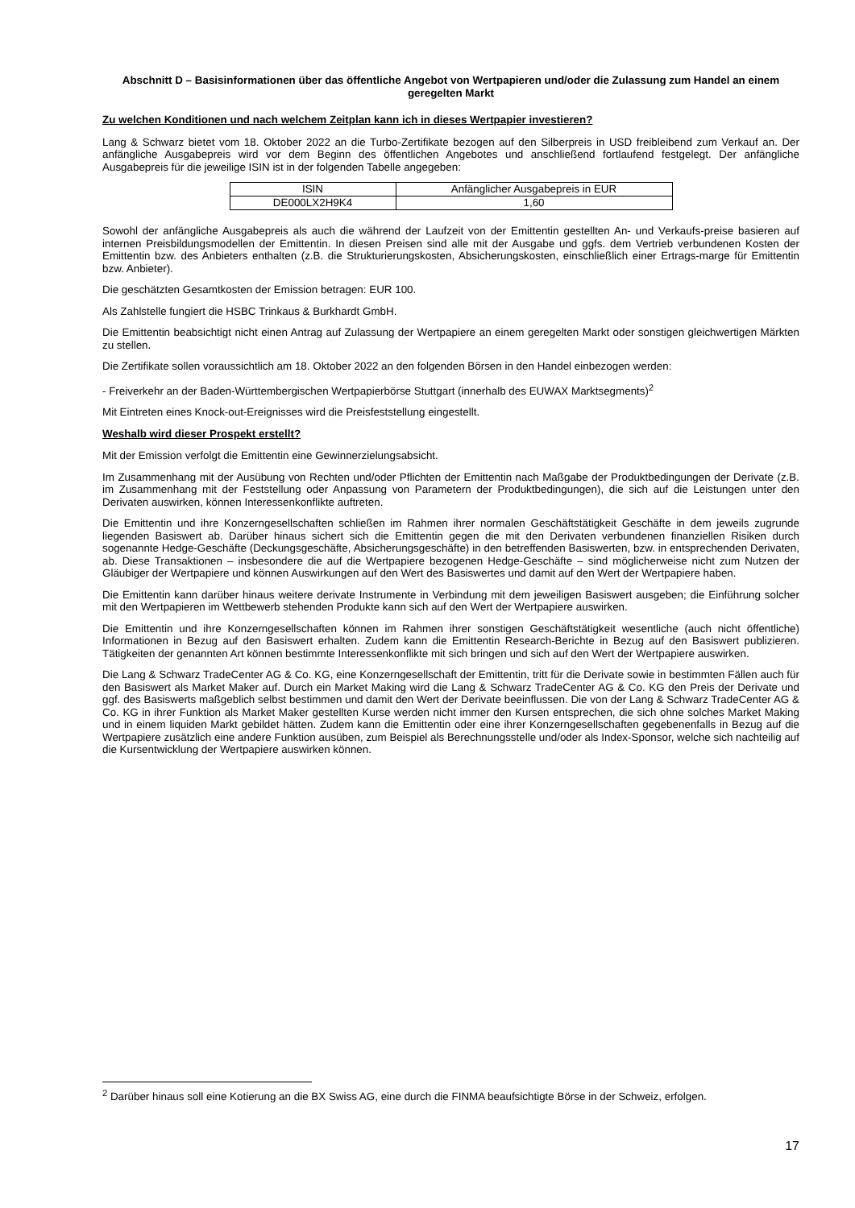Abschnitt D – Basisinformationen über das öffentliche Angebot von Wertpapieren und/oder die Zulassung zum Handel an einem geregelten Markt
Zu welchen Konditionen und nach welchem Zeitplan kann ich in dieses Wertpapier investieren?
Lang & Schwarz bietet vom 18. Oktober 2022 an die Turbo-Zertifikate bezogen auf den Silberpreis in USD freibleibend zum Verkauf an. Der anfängliche Ausgabepreis wird vor dem Beginn des öffentlichen Angebotes und anschließend fortlaufend festgelegt. Der anfängliche Ausgabepreis für die jeweilige ISIN ist in der folgenden Tabelle angegeben:
| ISIN | Anfänglicher Ausgabepreis in EUR |
| --- | --- |
| DE000LX2H9K4 | 1,60 |
Sowohl der anfängliche Ausgabepreis als auch die während der Laufzeit von der Emittentin gestellten An- und Verkaufs-preise basieren auf internen Preisbildungsmodellen der Emittentin. In diesen Preisen sind alle mit der Ausgabe und ggfs. dem Vertrieb verbundenen Kosten der Emittentin bzw. des Anbieters enthalten (z.B. die Strukturierungskosten, Absicherungskosten, einschließlich einer Ertrags-marge für Emittentin bzw. Anbieter).
Die geschätzten Gesamtkosten der Emission betragen: EUR 100.
Als Zahlstelle fungiert die HSBC Trinkaus & Burkhardt GmbH.
Die Emittentin beabsichtigt nicht einen Antrag auf Zulassung der Wertpapiere an einem geregelten Markt oder sonstigen gleichwertigen Märkten zu stellen.
Die Zertifikate sollen voraussichtlich am 18. Oktober 2022 an den folgenden Börsen in den Handel einbezogen werden:
- Freiverkehr an der Baden-Württembergischen Wertpapierbörse Stuttgart (innerhalb des EUWAX Marktsegments)<sup>2</sup>
Mit Eintreten eines Knock-out-Ereignisses wird die Preisfeststellung eingestellt.
Weshalb wird dieser Prospekt erstellt?
Mit der Emission verfolgt die Emittentin eine Gewinnerzielungsabsicht.
Im Zusammenhang mit der Ausübung von Rechten und/oder Pflichten der Emittentin nach Maßgabe der Produktbedingungen der Derivate (z.B. im Zusammenhang mit der Feststellung oder Anpassung von Parametern der Produktbedingungen), die sich auf die Leistungen unter den Derivaten auswirken, können Interessenkonflikte auftreten.
Die Emittentin und ihre Konzerngesellschaften schließen im Rahmen ihrer normalen Geschäftstätigkeit Geschäfte in dem jeweils zugrunde liegenden Basiswert ab. Darüber hinaus sichert sich die Emittentin gegen die mit den Derivaten verbundenen finanziellen Risiken durch sogenannte Hedge-Geschäfte (Deckungsgeschäfte, Absicherungsgeschäfte) in den betreffenden Basiswerten, bzw. in entsprechenden Derivaten, ab. Diese Transaktionen – insbesondere die auf die Wertpapiere bezogenen Hedge-Geschäfte – sind möglicherweise nicht zum Nutzen der Gläubiger der Wertpapiere und können Auswirkungen auf den Wert des Basiswertes und damit auf den Wert der Wertpapiere haben.
Die Emittentin kann darüber hinaus weitere derivate Instrumente in Verbindung mit dem jeweiligen Basiswert ausgeben; die Einführung solcher mit den Wertpapieren im Wettbewerb stehenden Produkte kann sich auf den Wert der Wertpapiere auswirken.
Die Emittentin und ihre Konzerngesellschaften können im Rahmen ihrer sonstigen Geschäftstätigkeit wesentliche (auch nicht öffentliche) Informationen in Bezug auf den Basiswert erhalten. Zudem kann die Emittentin Research-Berichte in Bezug auf den Basiswert publizieren. Tätigkeiten der genannten Art können bestimmte Interessenkonflikte mit sich bringen und sich auf den Wert der Wertpapiere auswirken.
Die Lang & Schwarz TradeCenter AG & Co. KG, eine Konzerngesellschaft der Emittentin, tritt für die Derivate sowie in bestimmten Fällen auch für den Basiswert als Market Maker auf. Durch ein Market Making wird die Lang & Schwarz TradeCenter AG & Co. KG den Preis der Derivate und ggf. des Basiswerts maßgeblich selbst bestimmen und damit den Wert der Derivate beeinflussen. Die von der Lang & Schwarz TradeCenter AG & Co. KG in ihrer Funktion als Market Maker gestellten Kurse werden nicht immer den Kursen entsprechen, die sich ohne solches Market Making und in einem liquiden Markt gebildet hätten. Zudem kann die Emittentin oder eine ihrer Konzerngesellschaften gegebenenfalls in Bezug auf die Wertpapiere zusätzlich eine andere Funktion ausüben, zum Beispiel als Berechnungsstelle und/oder als Index-Sponsor, welche sich nachteilig auf die Kursentwicklung der Wertpapiere auswirken können.
<sup>2</sup> Darüber hinaus soll eine Kotierung an die BX Swiss AG, eine durch die FINMA beaufsichtigte Börse in der Schweiz, erfolgen.
17